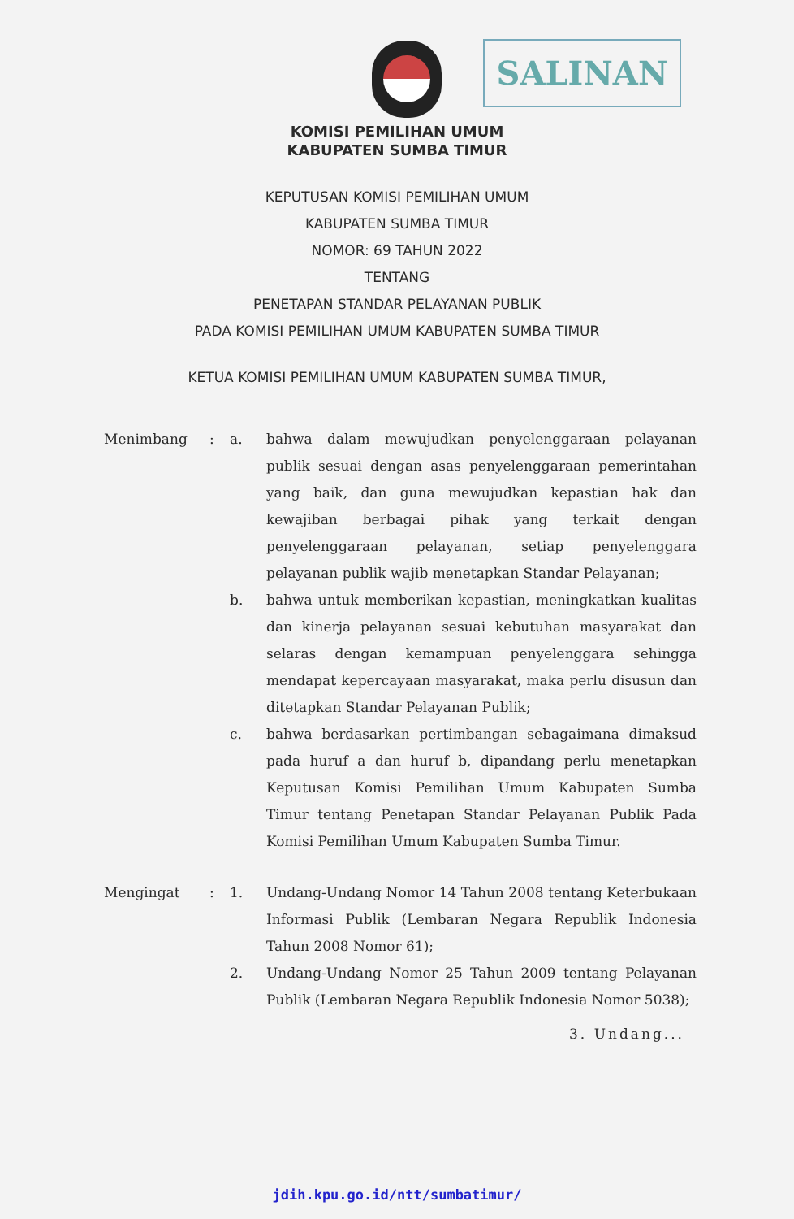SALINAN
KOMISI PEMILIHAN UMUM
KABUPATEN SUMBA TIMUR
KEPUTUSAN KOMISI PEMILIHAN UMUM
KABUPATEN SUMBA TIMUR
NOMOR: 69 TAHUN 2022
TENTANG
PENETAPAN STANDAR PELAYANAN PUBLIK
PADA KOMISI PEMILIHAN UMUM KABUPATEN SUMBA TIMUR
KETUA KOMISI PEMILIHAN UMUM KABUPATEN SUMBA TIMUR,
| Menimbang | : | a. | bahwa dalam mewujudkan penyelenggaraan pelayanan publik sesuai dengan asas penyelenggaraan pemerintahan yang baik, dan guna mewujudkan kepastian hak dan kewajiban berbagai pihak yang terkait dengan penyelenggaraan pelayanan, setiap penyelenggara pelayanan publik wajib menetapkan Standar Pelayanan; |
| | | b. | bahwa untuk memberikan kepastian, meningkatkan kualitas dan kinerja pelayanan sesuai kebutuhan masyarakat dan selaras dengan kemampuan penyelenggara sehingga mendapat kepercayaan masyarakat, maka perlu disusun dan ditetapkan Standar Pelayanan Publik; |
| | | c. | bahwa berdasarkan pertimbangan sebagaimana dimaksud pada huruf a dan huruf b, dipandang perlu menetapkan Keputusan Komisi Pemilihan Umum Kabupaten Sumba Timur tentang Penetapan Standar Pelayanan Publik Pada Komisi Pemilihan Umum Kabupaten Sumba Timur. |
| Mengingat | : | 1. | Undang-Undang Nomor 14 Tahun 2008 tentang Keterbukaan Informasi Publik (Lembaran Negara Republik Indonesia Tahun 2008 Nomor 61); |
| | | 2. | Undang-Undang Nomor 25 Tahun 2009 tentang Pelayanan Publik (Lembaran Negara Republik Indonesia Nomor 5038); |
3. Undang...
jdih.kpu.go.id/ntt/sumbatimur/